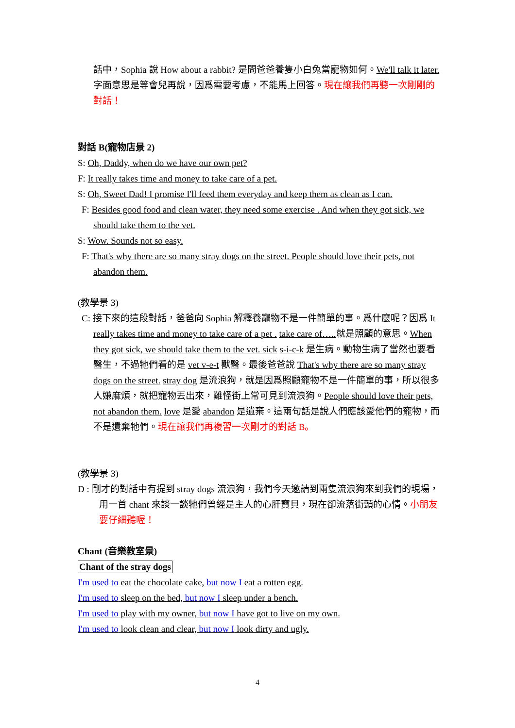話中，Sophia 說 How about a rabbit? 是問爸爸養隻小白兔當寵物如何。We'll talk it later. 字面意思是等會兒再說，因爲需要考慮，不能馬上回答。現在讓我們再聽一次剛剛的對話！
對話 B(寵物店景 2)
S: Oh, Daddy, when do we have our own pet?
F: It really takes time and money to take care of a pet.
S: Oh, Sweet Dad! I promise I'll feed them everyday and keep them as clean as I can.
F: Besides good food and clean water, they need some exercise . And when they got sick, we should take them to the vet.
S: Wow. Sounds not so easy.
F: That's why there are so many stray dogs on the street. People should love their pets, not abandon them.
(教學景 3)
C: 接下來的這段對話，爸爸向 Sophia 解釋養寵物不是一件簡單的事。爲什麼呢？因爲 It really takes time and money to take care of a pet . take care of….. 就是照顧的意思。When they got sick, we should take them to the vet. sick s-i-c-k 是生病。動物生病了當然也要看醫生，不過牠們看的是 vet v-e-t 獸醫。最後爸爸說 That's why there are so many stray dogs on the street. stray dog 是流浪狗，就是因爲照顧寵物不是一件簡單的事，所以很多人嫌麻煩，就把寵物丟出來，難怪街上常可見到流浪狗。People should love their pets, not abandon them. love 是愛 abandon 是遺棄。這兩句話是說人們應該愛他們的寵物，而不是遺棄牠們。現在讓我們再複習一次剛才的對話 B。
(教學景 3)
D : 剛才的對話中有提到 stray dogs 流浪狗，我們今天邀請到兩隻流浪狗來到我們的現場，用一首 chant 來談一談牠們曾經是主人的心肝寶貝，現在卻流落街頭的心情。小朋友要仔細聽喔！
Chant (音樂教室景)
Chant of the stray dogs
I'm used to eat the chocolate cake, but now I eat a rotten egg.
I'm used to sleep on the bed, but now I sleep under a bench.
I'm used to play with my owner, but now I have got to live on my own.
I'm used to look clean and clear, but now I look dirty and ugly.
4